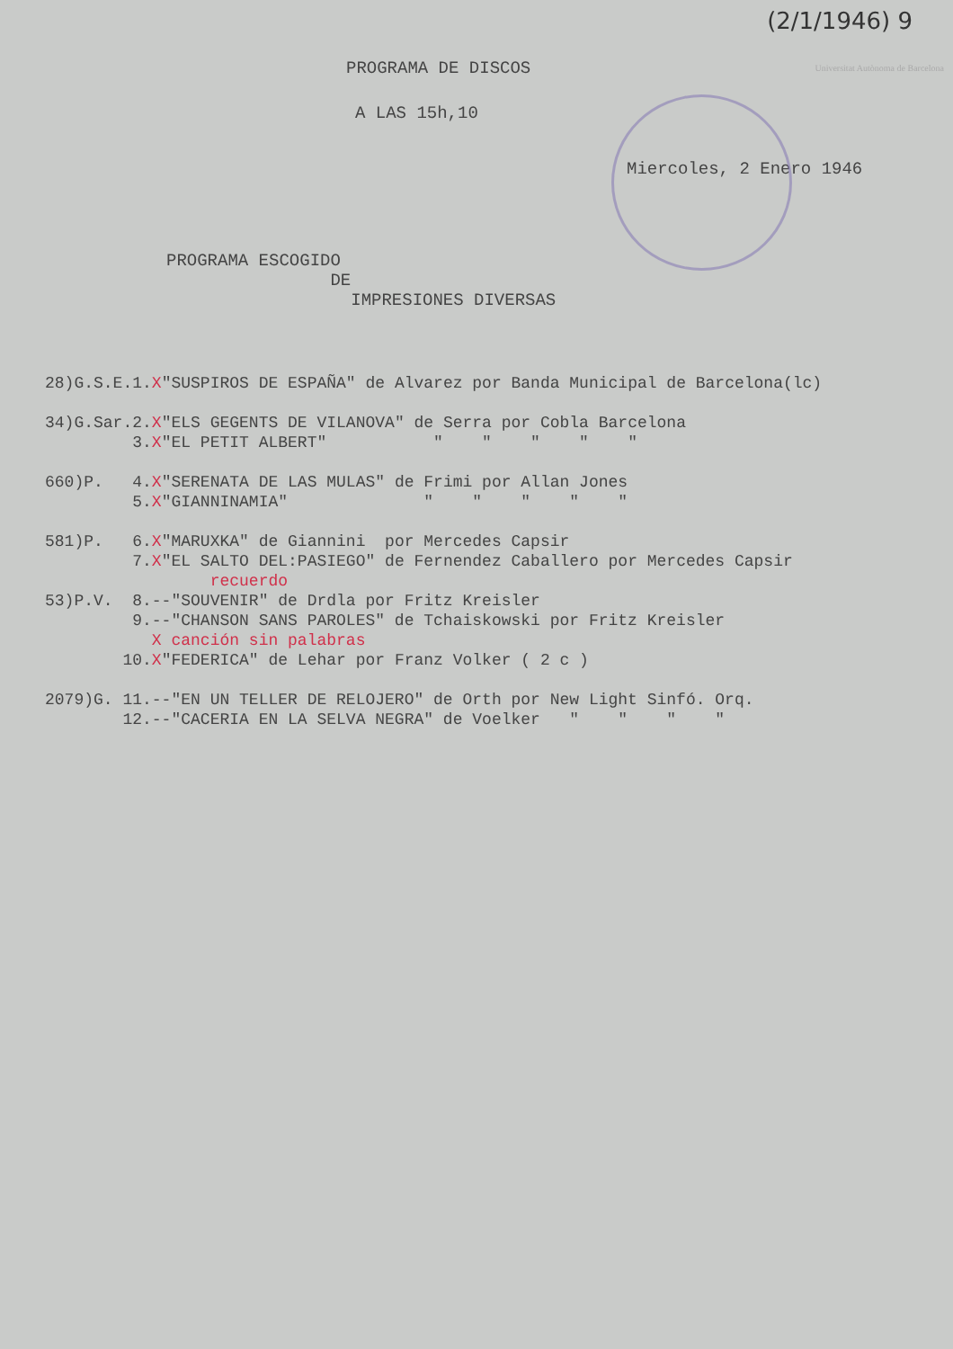(2/1/1946) 9
Universitat Autònoma de Barcelona
PROGRAMA DE DISCOS
A LAS 15h,10
Miercoles, 2 Enero 1946
PROGRAMA ESCOGIDO
                DE
                  IMPRESIONES DIVERSAS
28)G.S.E.1.X"SUSPIROS DE ESPAÑA" de Alvarez por Banda Municipal de Barcelona(lc)

34)G.Sar.2.X"ELS GEGENTS DE VILANOVA" de Serra por Cobla Barcelona
         3.X"EL PETIT ALBERT"           "    "    "    "    "

660)P.   4.X"SERENATA DE LAS MULAS" de Frimi por Allan Jones
         5.X"GIANNINAMIA"              "    "    "    "    "

581)P.   6.X"MARUXKA" de Giannini  por Mercedes Capsir
         7.X"EL SALTO DEL:PASIEGO" de Fernendez Caballero por Mercedes Capsir
                 recuerdo
53)P.V.  8.--"SOUVENIR" de Drdla por Fritz Kreisler
         9.--"CHANSON SANS PAROLES" de Tchaiskowski por Fritz Kreisler
           X canción sin palabras
        10.X"FEDERICA" de Lehar por Franz Volker ( 2 c )

2079)G. 11.--"EN UN TELLER DE RELOJERO" de Orth por New Light Sinfó. Orq.
        12.--"CACERIA EN LA SELVA NEGRA" de Voelker   "    "    "    "